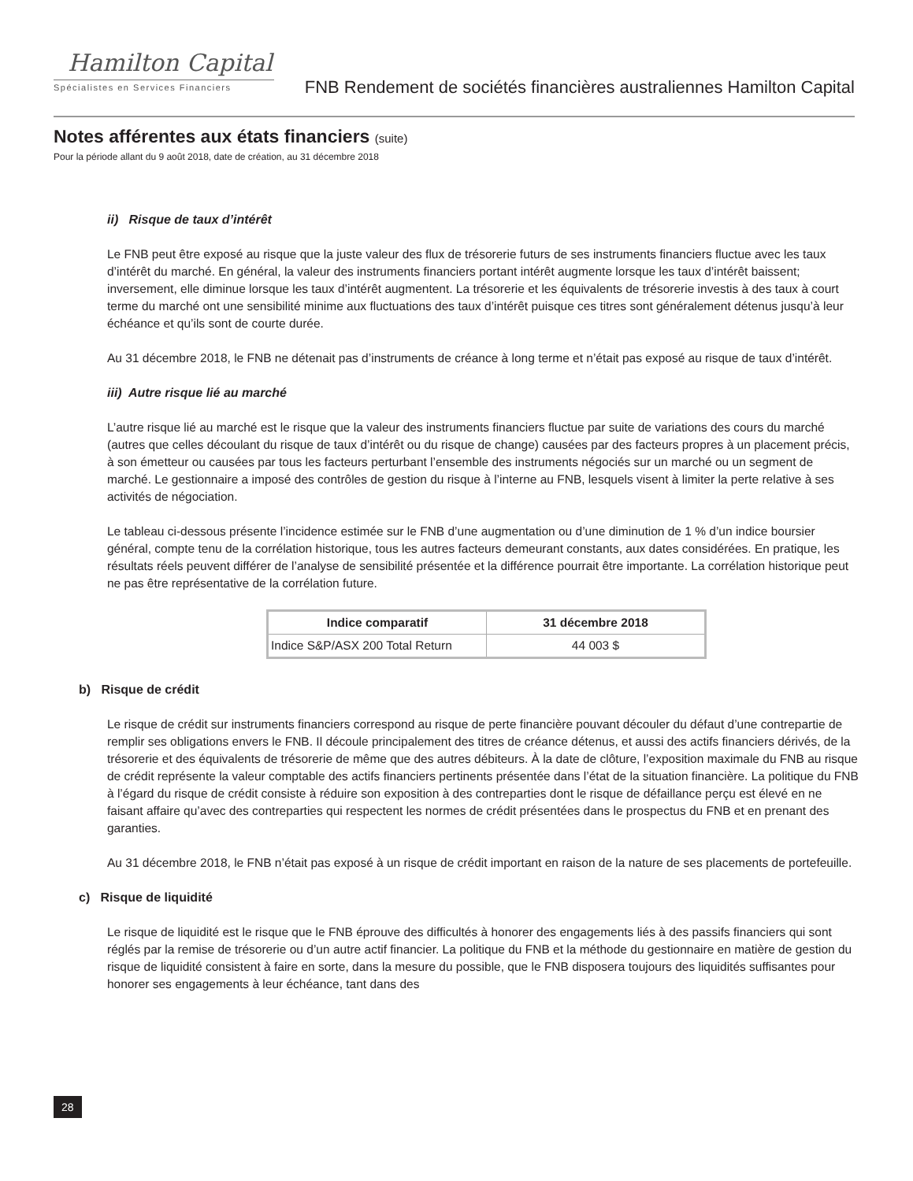Hamilton Capital
Spécialistes en Services Financiers
FNB Rendement de sociétés financières australiennes Hamilton Capital
Notes afférentes aux états financiers (suite)
Pour la période allant du 9 août 2018, date de création, au 31 décembre 2018
ii) Risque de taux d’intérêt
Le FNB peut être exposé au risque que la juste valeur des flux de trésorerie futurs de ses instruments financiers fluctue avec les taux d’intérêt du marché. En général, la valeur des instruments financiers portant intérêt augmente lorsque les taux d’intérêt baissent; inversement, elle diminue lorsque les taux d’intérêt augmentent. La trésorerie et les équivalents de trésorerie investis à des taux à court terme du marché ont une sensibilité minime aux fluctuations des taux d’intérêt puisque ces titres sont généralement détenus jusqu’à leur échéance et qu’ils sont de courte durée.
Au 31 décembre 2018, le FNB ne détenait pas d’instruments de créance à long terme et n’était pas exposé au risque de taux d’intérêt.
iii) Autre risque lié au marché
L’autre risque lié au marché est le risque que la valeur des instruments financiers fluctue par suite de variations des cours du marché (autres que celles découlant du risque de taux d’intérêt ou du risque de change) causées par des facteurs propres à un placement précis, à son émetteur ou causées par tous les facteurs perturbant l’ensemble des instruments négociés sur un marché ou un segment de marché. Le gestionnaire a imposé des contrôles de gestion du risque à l’interne au FNB, lesquels visent à limiter la perte relative à ses activités de négociation.
Le tableau ci-dessous présente l’incidence estimée sur le FNB d’une augmentation ou d’une diminution de 1 % d’un indice boursier général, compte tenu de la corrélation historique, tous les autres facteurs demeurant constants, aux dates considérées. En pratique, les résultats réels peuvent différer de l’analyse de sensibilité présentée et la différence pourrait être importante. La corrélation historique peut ne pas être représentative de la corrélation future.
| Indice comparatif | 31 décembre 2018 |
| --- | --- |
| Indice S&P/ASX 200 Total Return | 44 003 $ |
b) Risque de crédit
Le risque de crédit sur instruments financiers correspond au risque de perte financière pouvant découler du défaut d’une contrepartie de remplir ses obligations envers le FNB. Il découle principalement des titres de créance détenus, et aussi des actifs financiers dérivés, de la trésorerie et des équivalents de trésorerie de même que des autres débiteurs. À la date de clôture, l’exposition maximale du FNB au risque de crédit représente la valeur comptable des actifs financiers pertinents présentée dans l’état de la situation financière. La politique du FNB à l’égard du risque de crédit consiste à réduire son exposition à des contreparties dont le risque de défaillance perçu est élevé en ne faisant affaire qu’avec des contreparties qui respectent les normes de crédit présentées dans le prospectus du FNB et en prenant des garanties.
Au 31 décembre 2018, le FNB n’était pas exposé à un risque de crédit important en raison de la nature de ses placements de portefeuille.
c) Risque de liquidité
Le risque de liquidité est le risque que le FNB éprouve des difficultés à honorer des engagements liés à des passifs financiers qui sont réglés par la remise de trésorerie ou d’un autre actif financier. La politique du FNB et la méthode du gestionnaire en matière de gestion du risque de liquidité consistent à faire en sorte, dans la mesure du possible, que le FNB disposera toujours des liquidités suffisantes pour honorer ses engagements à leur échéance, tant dans des
28